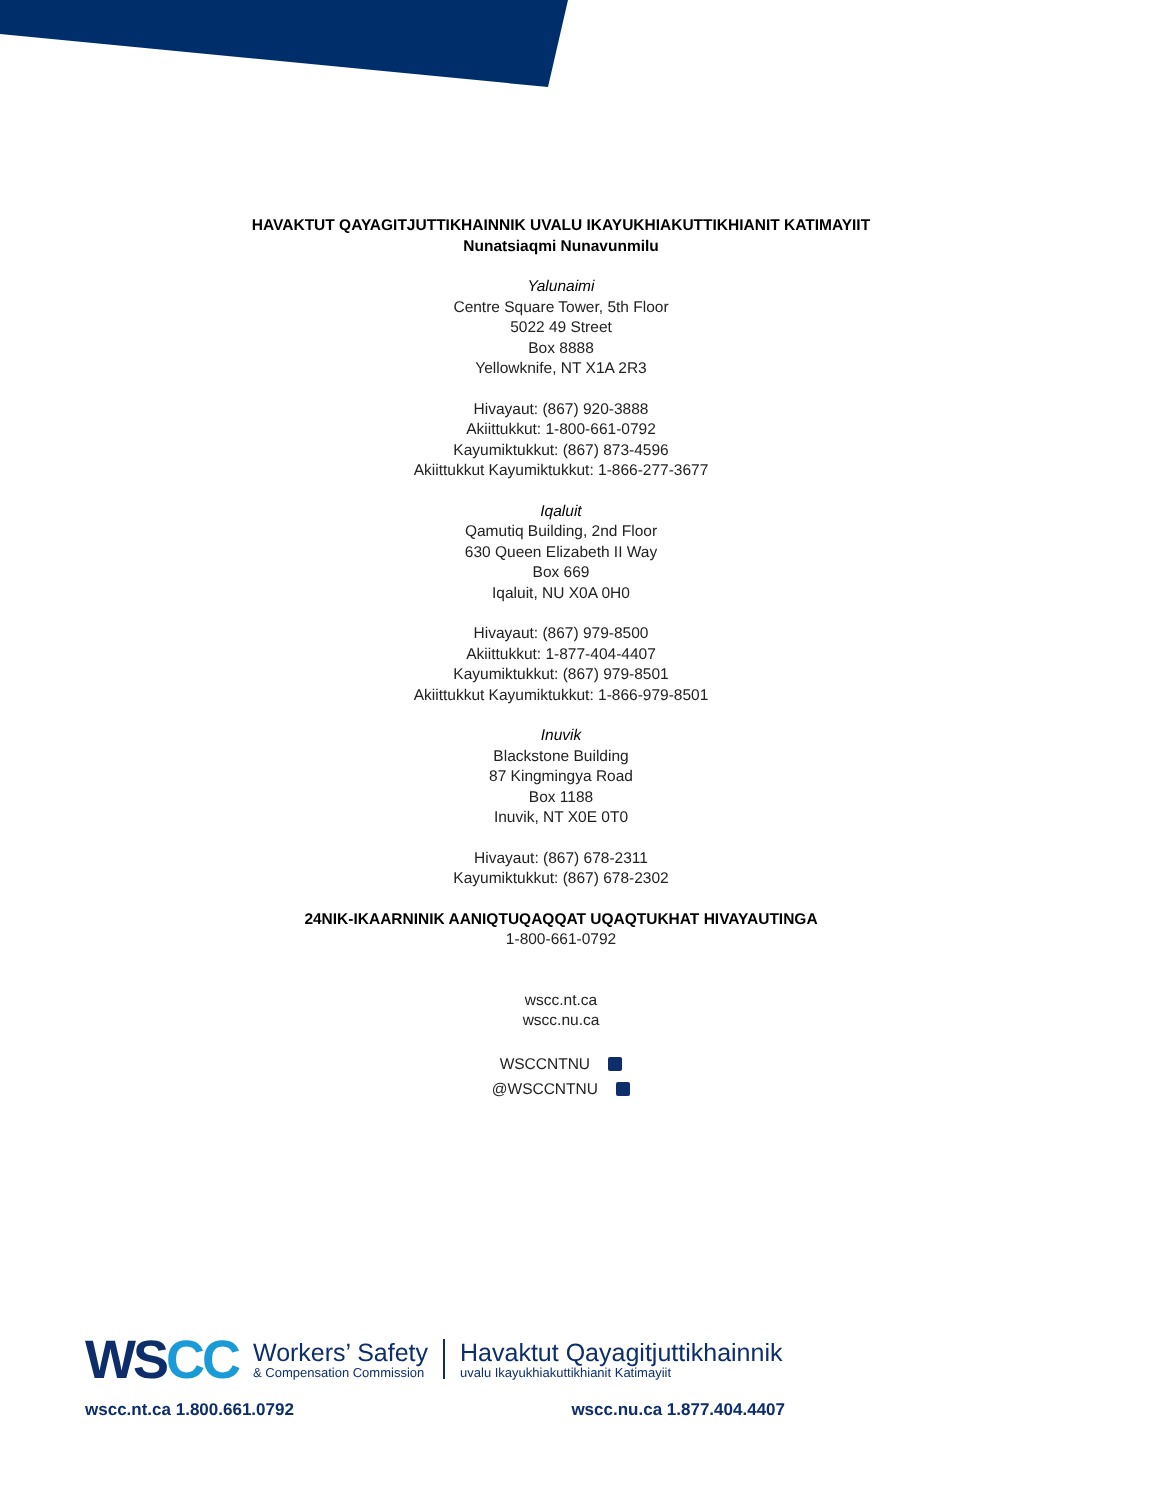HAVAKTUT QAYAGITJUTTIKHAINNIK UVALU IKAYUKHIAKUTTIKHIANIT KATIMAYIIT
Nunatsiaqmi Nunavunmilu
Yalunaimi
Centre Square Tower, 5th Floor
5022 49 Street
Box 8888
Yellowknife, NT X1A 2R3
Hivayaut: (867) 920-3888
Akiittukkut: 1-800-661-0792
Kayumiktukkut: (867) 873-4596
Akiittukkut Kayumiktukkut: 1-866-277-3677
Iqaluit
Qamutiq Building, 2nd Floor
630 Queen Elizabeth II Way
Box 669
Iqaluit, NU X0A 0H0
Hivayaut: (867) 979-8500
Akiittukkut: 1-877-404-4407
Kayumiktukkut: (867) 979-8501
Akiittukkut Kayumiktukkut: 1-866-979-8501
Inuvik
Blackstone Building
87 Kingmingya Road
Box 1188
Inuvik, NT X0E 0T0
Hivayaut: (867) 678-2311
Kayumiktukkut: (867) 678-2302
24NIK-IKAARNINIK AANIQTUQAQQAT UQAQTUKHAT HIVAYAUTINGA
1-800-661-0792
wscc.nt.ca
wscc.nu.ca
WSCCNTNU
@WSCCNTNU
WSCC
Workers’ Safety
& Compensation Commission
Havaktut Qayagitjuttikhainnik
uvalu Ikayukhiakuttikhianit Katimayiit
wscc.nt.ca 1.800.661.0792 wscc.nu.ca 1.877.404.4407